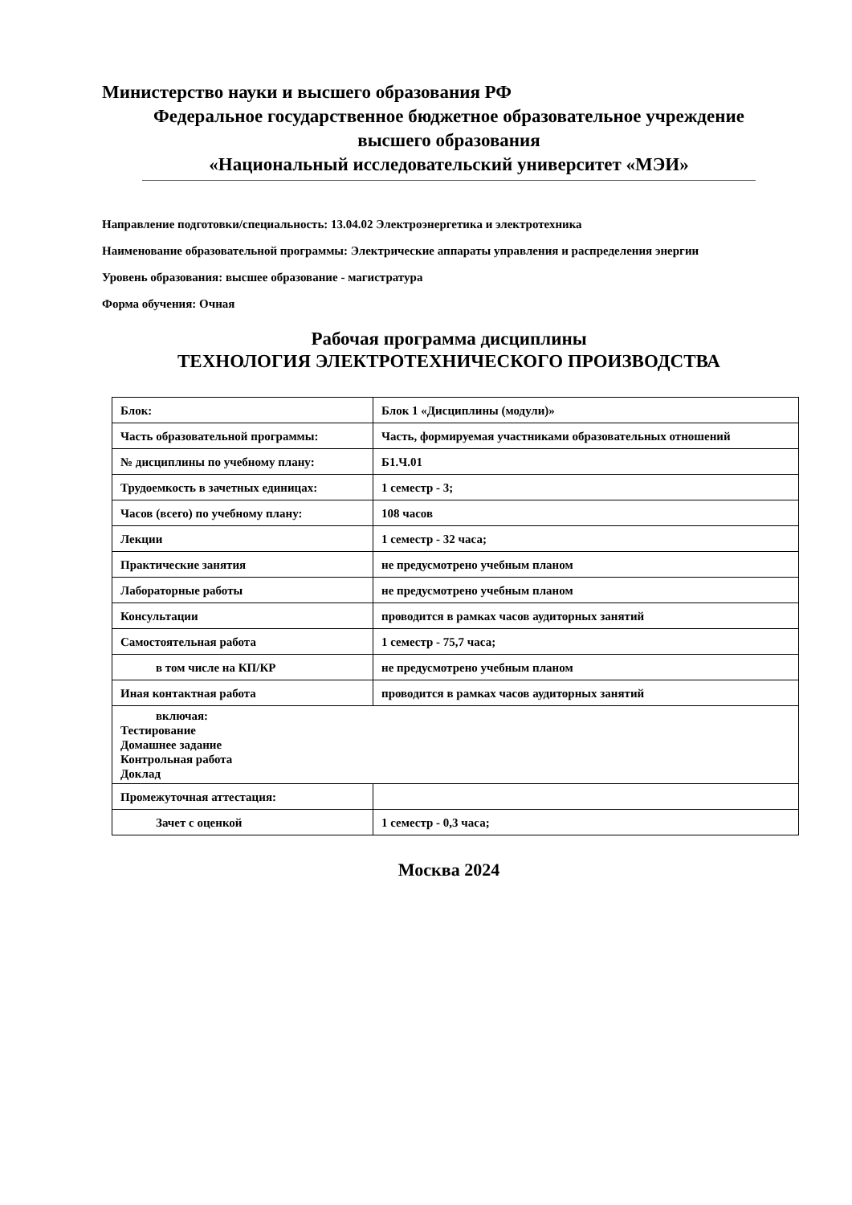Министерство науки и высшего образования РФ
Федеральное государственное бюджетное образовательное учреждение
высшего образования
«Национальный исследовательский университет «МЭИ»
Направление подготовки/специальность: 13.04.02 Электроэнергетика и электротехника
Наименование образовательной программы: Электрические аппараты управления и распределения энергии
Уровень образования: высшее образование - магистратура
Форма обучения: Очная
Рабочая программа дисциплины
ТЕХНОЛОГИЯ ЭЛЕКТРОТЕХНИЧЕСКОГО ПРОИЗВОДСТВА
| Блок: | Блок 1 «Дисциплины (модули)» |
| Часть образовательной программы: | Часть, формируемая участниками образовательных отношений |
| № дисциплины по учебному плану: | Б1.Ч.01 |
| Трудоемкость в зачетных единицах: | 1 семестр - 3; |
| Часов (всего) по учебному плану: | 108 часов |
| Лекции | 1 семестр - 32 часа; |
| Практические занятия | не предусмотрено учебным планом |
| Лабораторные работы | не предусмотрено учебным планом |
| Консультации | проводится в рамках часов аудиторных занятий |
| Самостоятельная работа | 1 семестр - 75,7 часа; |
| в том числе на КП/КР | не предусмотрено учебным планом |
| Иная контактная работа | проводится в рамках часов аудиторных занятий |
| включая: Тестирование Домашнее задание Контрольная работа Доклад | |
| Промежуточная аттестация: | |
| Зачет с оценкой | 1 семестр - 0,3 часа; |
Москва 2024